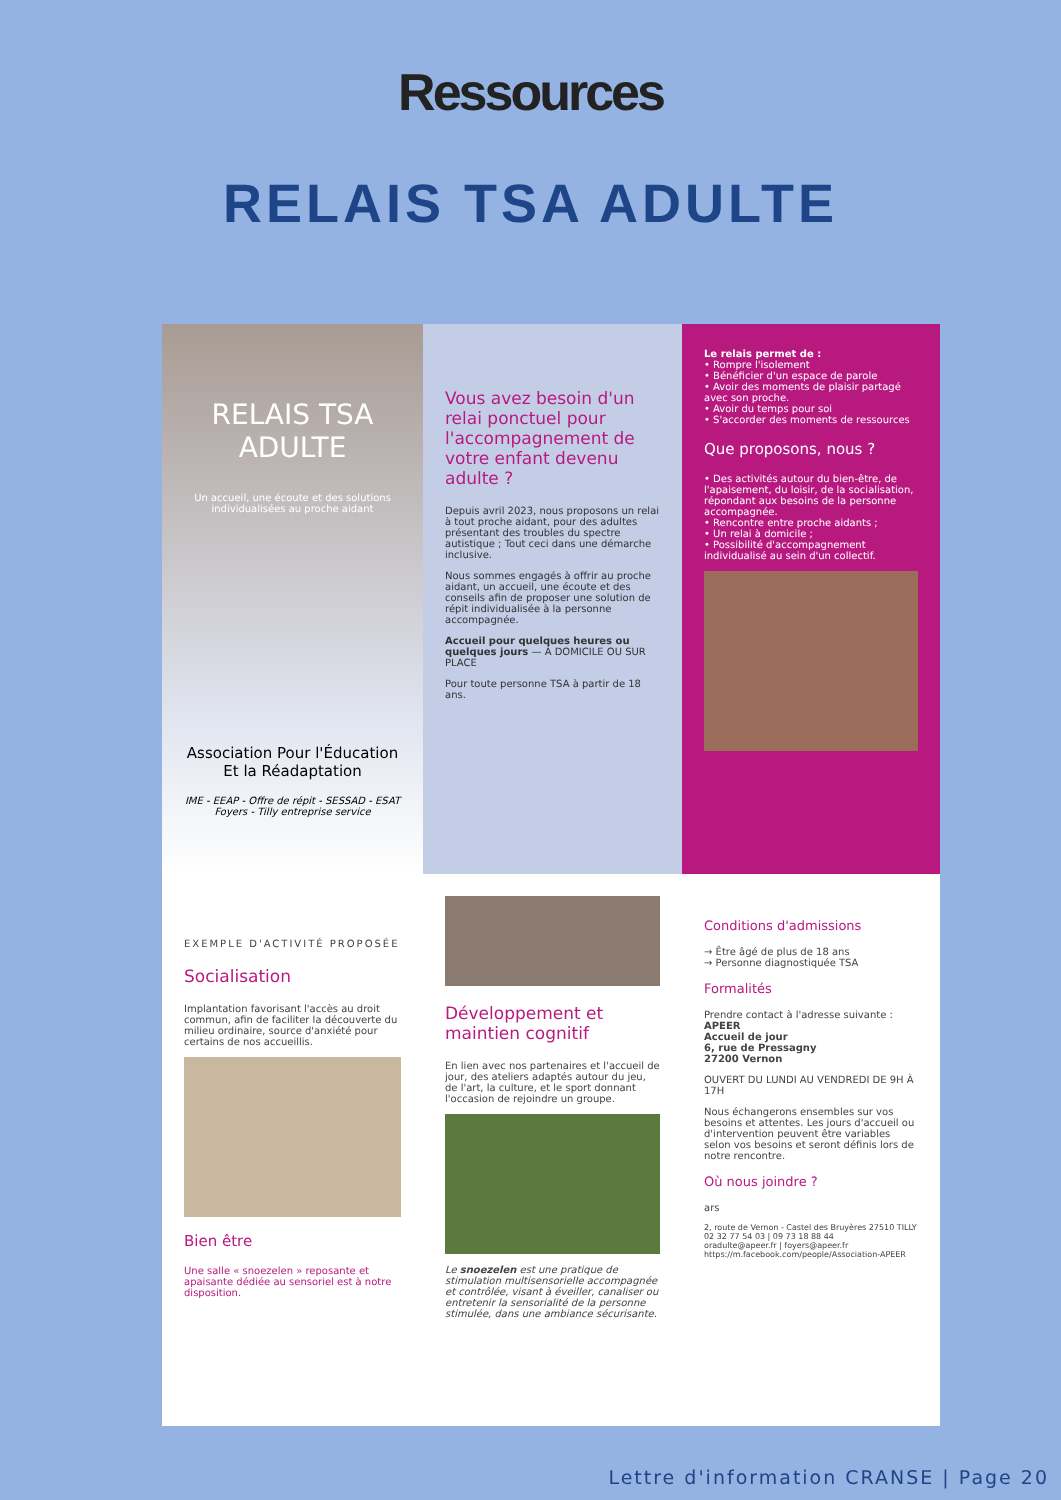Ressources
RELAIS TSA ADULTE
RELAIS TSA ADULTE
Un accueil, une écoute et des solutions individualisées au proche aidant
Association Pour l'Éducation Et la Réadaptation
IME - EEAP - Offre de répit - SESSAD - ESAT Foyers - Tilly entreprise service
Vous avez besoin d'un relai ponctuel pour l'accompagnement de votre enfant devenu adulte ?
Depuis avril 2023, nous proposons un relai à tout proche aidant, pour des adultes présentant des troubles du spectre autistique ; Tout ceci dans une démarche inclusive.
Nous sommes engagés à offrir au proche aidant, un accueil, une écoute et des conseils afin de proposer une solution de répit individualisée à la personne accompagnée.
Accueil pour quelques heures ou quelques jours — À DOMICILE OU SUR PLACE
Pour toute personne TSA à partir de 18 ans.
Le relais permet de :
• Rompre l'isolement
• Bénéficier d'un espace de parole
• Avoir des moments de plaisir partagé avec son proche.
• Avoir du temps pour soi
• S'accorder des moments de ressources
Que proposons, nous ?
• Des activités autour du bien-être, de l'apaisement, du loisir, de la socialisation, répondant aux besoins de la personne accompagnée.
• Rencontre entre proche aidants ;
• Un relai à domicile ;
• Possibilité d'accompagnement individualisé au sein d'un collectif.
EXEMPLE D'ACTIVITÉ PROPOSÉE
Socialisation
Implantation favorisant l'accès au droit commun, afin de faciliter la découverte du milieu ordinaire, source d'anxiété pour certains de nos accueillis.
Bien être
Une salle « snoezelen » reposante et apaisante dédiée au sensoriel est à notre disposition.
Développement et maintien cognitif
En lien avec nos partenaires et l'accueil de jour, des ateliers adaptés autour du jeu, de l'art, la culture, et le sport donnant l'occasion de rejoindre un groupe.
Le snoezelen est une pratique de stimulation multisensorielle accompagnée et contrôlée, visant à éveiller, canaliser ou entretenir la sensorialité de la personne stimulée, dans une ambiance sécurisante.
Conditions d'admissions
→ Être âgé de plus de 18 ans
→ Personne diagnostiquée TSA
Formalités
Prendre contact à l'adresse suivante :
APEER
Accueil de jour
6, rue de Pressagny
27200 Vernon
OUVERT DU LUNDI AU VENDREDI DE 9H À 17H
Nous échangerons ensembles sur vos besoins et attentes. Les jours d'accueil ou d'intervention peuvent être variables selon vos besoins et seront définis lors de notre rencontre.
Où nous joindre ?
ars
2, route de Vernon - Castel des Bruyères 27510 TILLY
02 32 77 54 03 | 09 73 18 88 44
oradulte@apeer.fr | foyers@apeer.fr
https://m.facebook.com/people/Association-APEER
Lettre d'information CRANSE | Page 20